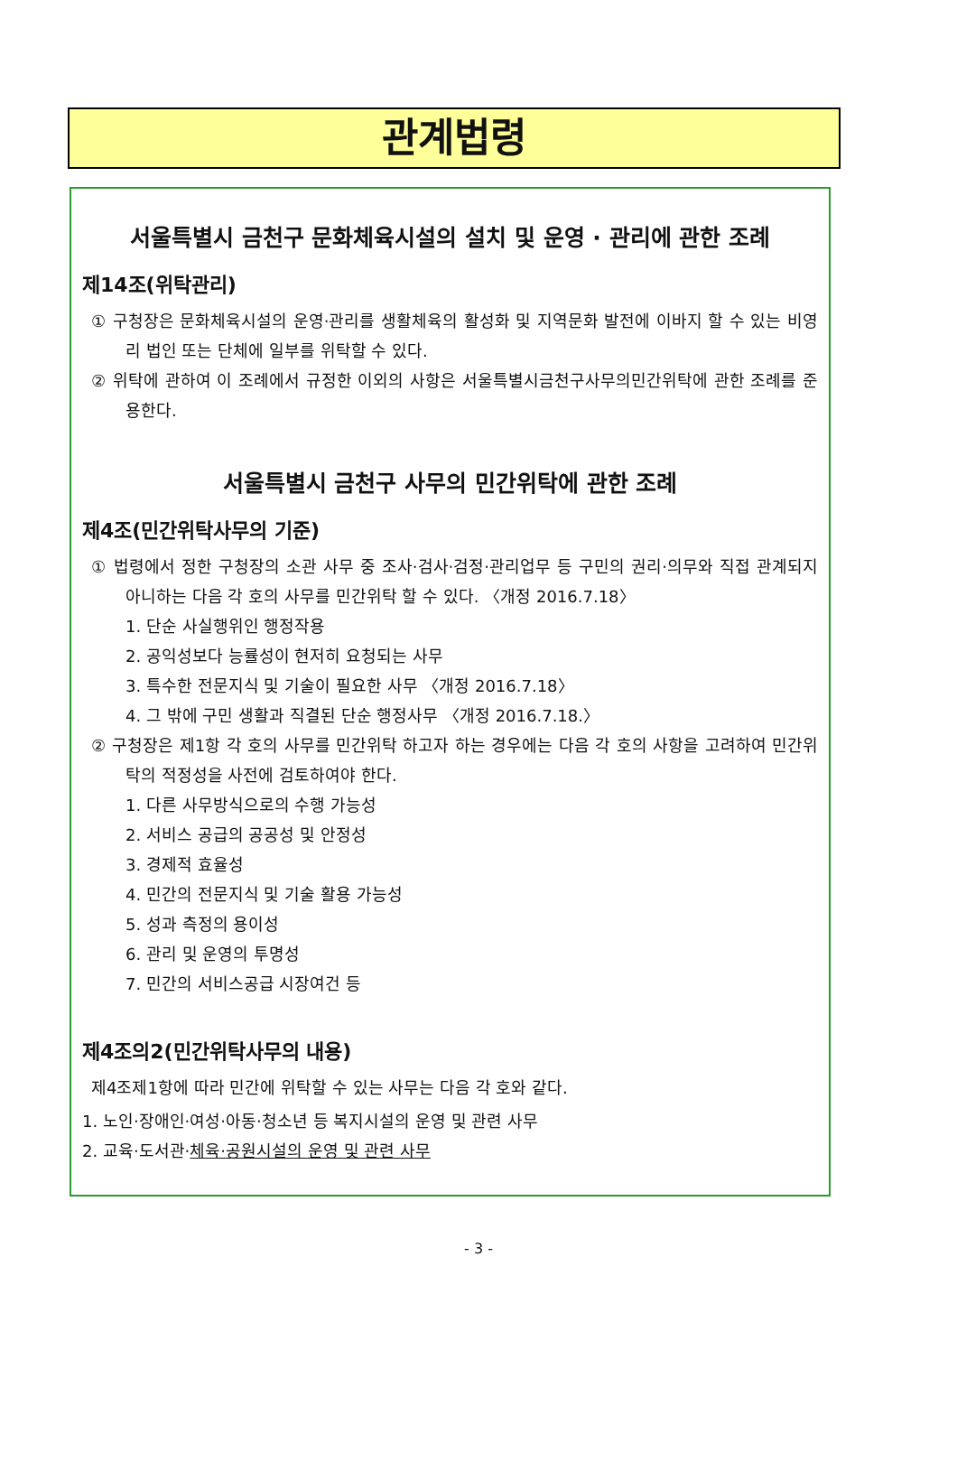관계법령
서울특별시 금천구 문화체육시설의 설치 및 운영 · 관리에 관한 조례
제14조(위탁관리)
① 구청장은 문화체육시설의 운영·관리를 생활체육의 활성화 및 지역문화 발전에 이바지 할 수 있는 비영리 법인 또는 단체에 일부를 위탁할 수 있다.
② 위탁에 관하여 이 조례에서 규정한 이외의 사항은 서울특별시금천구사무의민간위탁에 관한 조례를 준용한다.
서울특별시 금천구 사무의 민간위탁에 관한 조례
제4조(민간위탁사무의 기준)
① 법령에서 정한 구청장의 소관 사무 중 조사·검사·검정·관리업무 등 구민의 권리·의무와 직접 관계되지 아니하는 다음 각 호의 사무를 민간위탁 할 수 있다. 〈개정 2016.7.18〉
1. 단순 사실행위인 행정작용
2. 공익성보다 능률성이 현저히 요청되는 사무
3. 특수한 전문지식 및 기술이 필요한 사무 〈개정 2016.7.18〉
4. 그 밖에 구민 생활과 직결된 단순 행정사무 〈개정 2016.7.18.〉
② 구청장은 제1항 각 호의 사무를 민간위탁 하고자 하는 경우에는 다음 각 호의 사항을 고려하여 민간위탁의 적정성을 사전에 검토하여야 한다.
1. 다른 사무방식으로의 수행 가능성
2. 서비스 공급의 공공성 및 안정성
3. 경제적 효율성
4. 민간의 전문지식 및 기술 활용 가능성
5. 성과 측정의 용이성
6. 관리 및 운영의 투명성
7. 민간의 서비스공급 시장여건 등
제4조의2(민간위탁사무의 내용)
제4조제1항에 따라 민간에 위탁할 수 있는 사무는 다음 각 호와 같다.
1. 노인·장애인·여성·아동·청소년 등 복지시설의 운영 및 관련 사무
2. 교육·도서관·체육·공원시설의 운영 및 관련 사무
- 3 -